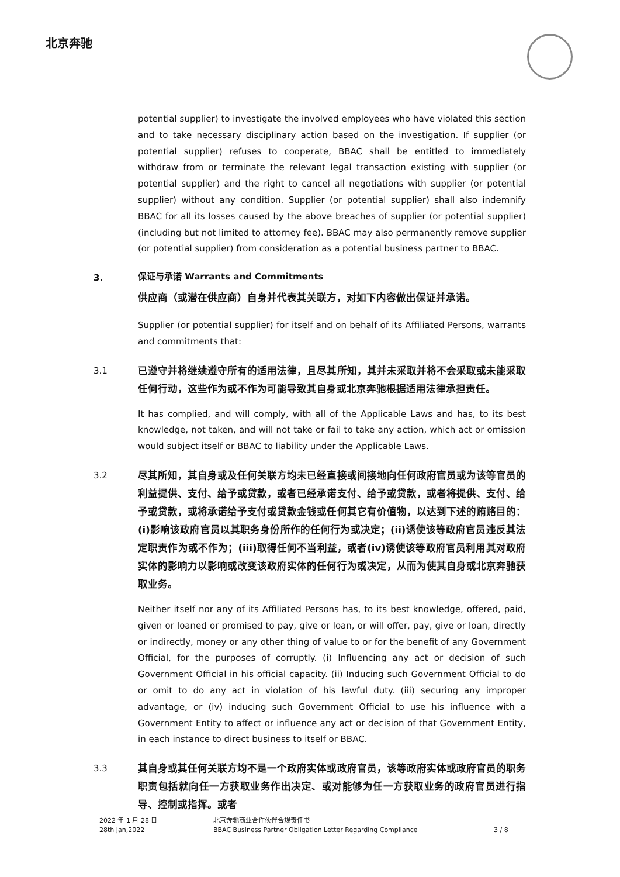北京奔驰
potential supplier) to investigate the involved employees who have violated this section and to take necessary disciplinary action based on the investigation. If supplier (or potential supplier) refuses to cooperate, BBAC shall be entitled to immediately withdraw from or terminate the relevant legal transaction existing with supplier (or potential supplier) and the right to cancel all negotiations with supplier (or potential supplier) without any condition. Supplier (or potential supplier) shall also indemnify BBAC for all its losses caused by the above breaches of supplier (or potential supplier) (including but not limited to attorney fee). BBAC may also permanently remove supplier (or potential supplier) from consideration as a potential business partner to BBAC.
3.
保证与承诺 Warrants and Commitments
供应商（或潜在供应商）自身并代表其关联方，对如下内容做出保证并承诺。
Supplier (or potential supplier) for itself and on behalf of its Affiliated Persons, warrants and commitments that:
3.1
已遵守并将继续遵守所有的适用法律，且尽其所知，其并未采取并将不会采取或未能采取任何行动，这些作为或不作为可能导致其自身或北京奔驰根据适用法律承担责任。
It has complied, and will comply, with all of the Applicable Laws and has, to its best knowledge, not taken, and will not take or fail to take any action, which act or omission would subject itself or BBAC to liability under the Applicable Laws.
3.2
尽其所知，其自身或及任何关联方均未已经直接或间接地向任何政府官员或为该等官员的利益提供、支付、给予或贷款，或者已经承诺支付、给予或贷款，或者将提供、支付、给予或贷款，或将承诺给予支付或贷款金钱或任何其它有价值物，以达到下述的贿赂目的：(i)影响该政府官员以其职务身份所作的任何行为或决定；(ii)诱使该等政府官员违反其法定职责作为或不作为；(iii)取得任何不当利益，或者(iv)诱使该等政府官员利用其对政府实体的影响力以影响或改变该政府实体的任何行为或决定，从而为使其自身或北京奔驰获取业务。
Neither itself nor any of its Affiliated Persons has, to its best knowledge, offered, paid, given or loaned or promised to pay, give or loan, or will offer, pay, give or loan, directly or indirectly, money or any other thing of value to or for the benefit of any Government Official, for the purposes of corruptly. (i) Influencing any act or decision of such Government Official in his official capacity. (ii) Inducing such Government Official to do or omit to do any act in violation of his lawful duty. (iii) securing any improper advantage, or (iv) inducing such Government Official to use his influence with a Government Entity to affect or influence any act or decision of that Government Entity, in each instance to direct business to itself or BBAC.
3.3
其自身或其任何关联方均不是一个政府实体或政府官员，该等政府实体或政府官员的职务职责包括就向任一方获取业务作出决定、或对能够为任一方获取业务的政府官员进行指导、控制或指挥。或者
2022 年 1 月 28 日
28th Jan,2022
北京奔驰商业合作伙伴合规责任书
BBAC Business Partner Obligation Letter Regarding Compliance
3 / 8